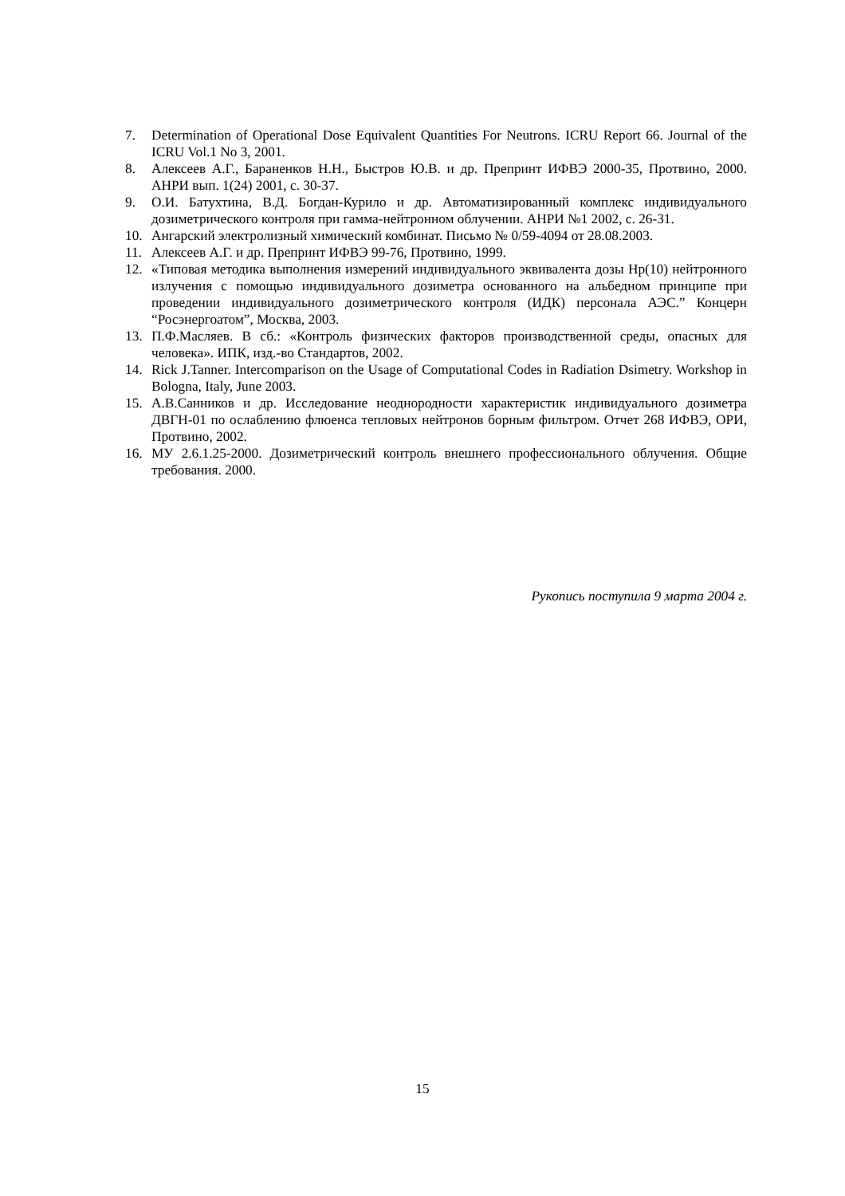7. Determination of Operational Dose Equivalent Quantities For Neutrons. ICRU Report 66. Journal of the ICRU Vol.1 No 3, 2001.
8. Алексеев А.Г., Бараненков Н.Н., Быстров Ю.В. и др. Препринт ИФВЭ 2000-35, Протвино, 2000. АНРИ вып. 1(24) 2001, с. 30-37.
9. О.И. Батухтина, В.Д. Богдан-Курило и др. Автоматизированный комплекс индивидуального дозиметрического контроля при гамма-нейтронном облучении. АНРИ №1 2002, с. 26-31.
10. Ангарский электролизный химический комбинат. Письмо № 0/59-4094 от 28.08.2003.
11. Алексеев А.Г. и др. Препринт ИФВЭ 99-76, Протвино, 1999.
12. «Типовая методика выполнения измерений индивидуального эквивалента дозы Hp(10) нейтронного излучения с помощью индивидуального дозиметра основанного на альбедном принципе при проведении индивидуального дозиметрического контроля (ИДК) персонала АЭС.” Концерн “Росэнергоатом”, Москва, 2003.
13. П.Ф.Масляев. В сб.: «Контроль физических факторов производственной среды, опасных для человека». ИПК, изд.-во Стандартов, 2002.
14. Rick J.Tanner. Intercomparison on the Usage of Computational Codes in Radiation Dsimetry. Workshop in Bologna, Italy, June 2003.
15. А.В.Санников и др. Исследование неоднородности характеристик индивидуального дозиметра ДВГН-01 по ослаблению флюенса тепловых нейтронов борным фильтром. Отчет 268 ИФВЭ, ОРИ, Протвино, 2002.
16. МУ 2.6.1.25-2000. Дозиметрический контроль внешнего профессионального облучения. Общие требования. 2000.
Рукопись поступила 9 марта 2004 г.
15